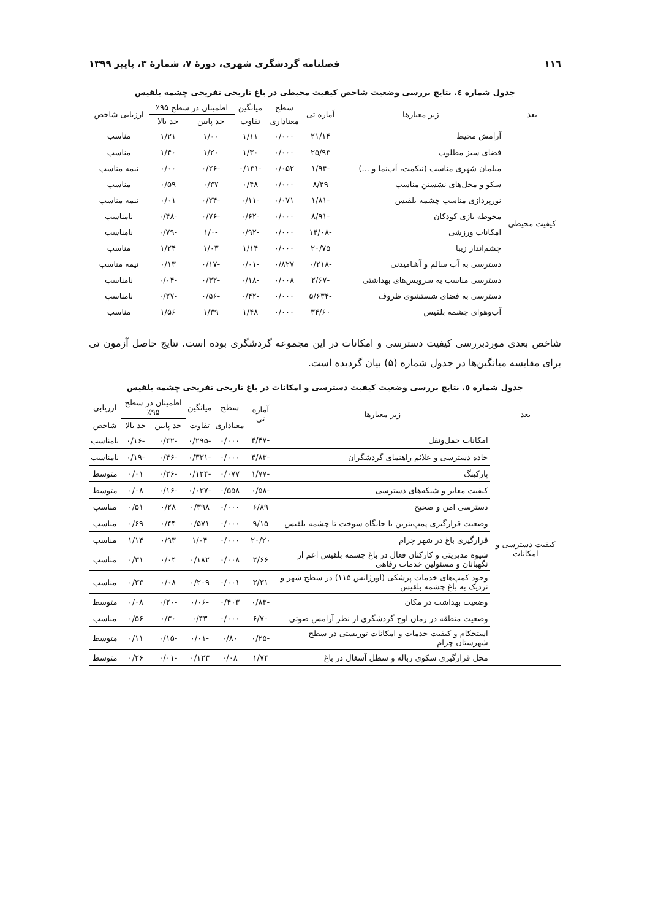۱۱٦ فصلنامه گردشگری شهری، دورهٔ ۷، شمارهٔ ۳، پاییز ۱۳۹۹
جدول شماره ٤. نتایج بررسی وضعیت شاخص کیفیت محیطی در باغ تاریخی تفریحی چشمه بلقیس
| بعد | زیر معیارها | آماره تی | سطح | میانگین | اطمینان در سطح ۹۵٪ | | ارزیابی شاخص |
| --- | --- | --- | --- | --- | --- | --- | --- |
| | | | معناداری | تفاوت | حد پایین | حد بالا | |
| کیفیت محیطی | آرامش محیط | ۲۱/۱۴ | ۰/۰۰۰ | ۱/۱۱ | ۱/۰۰ | ۱/۲۱ | مناسب |
| | فضای سبز مطلوب | ۲۵/۹۳ | ۰/۰۰۰ | ۱/۳۰ | ۱/۲۰ | ۱/۴۰ | مناسب |
| | مبلمان شهری مناسب (نیکمت، آب‌نما و ...) | -۱/۹۴ | ۰/۰۵۲ | -۰/۱۳۱ | -۰/۲۶ | ۰/۰۰ | نیمه مناسب |
| | سکو و محل‌های نشستن مناسب | ۸/۴۹ | ۰/۰۰۰ | ۰/۴۸ | ۰/۳۷ | ۰/۵۹ | مناسب |
| | نورپردازی مناسب چشمه بلقیس | -۱/۸۱ | ۰/۰۷۱ | -۰/۱۱ | -۰/۲۴ | ۰/۰۱ | نیمه مناسب |
| | محوطه بازی کودکان | -۸/۹۱ | ۰/۰۰۰ | -۰/۶۲ | -۰/۷۶ | -۰/۴۸ | نامناسب |
| | امکانات ورزشی | -۱۴/۰۸ | ۰/۰۰۰ | -۰/۹۲ | -۱/۰ | -۰/۷۹ | نامناسب |
| | چشم‌انداز زیبا | ۲۰/۷۵ | ۰/۰۰۰ | ۱/۱۴ | ۱/۰۳ | ۱/۲۴ | مناسب |
| | دسترسی به آب سالم و آشامیدنی | -۰/۲۱۸ | ۰/۸۲۷ | -۰/۰۱ | -۰/۱۷ | ۰/۱۳ | نیمه مناسب |
| | دسترسی مناسب به سرویس‌های بهداشتی | -۲/۶۷ | ۰/۰۰۸ | -۰/۱۸ | -۰/۳۲ | -۰/۰۴ | نامناسب |
| | دسترسی به فضای شستشوی ظروف | -۵/۶۳۴ | ۰/۰۰۰ | -۰/۴۲ | -۰/۵۶ | -۰/۲۷ | نامناسب |
| | آب‌وهوای چشمه بلقیس | ۳۴/۶۰ | ۰/۰۰۰ | ۱/۴۸ | ۱/۳۹ | ۱/۵۶ | مناسب |
شاخص بعدی موردبررسی کیفیت دسترسی و امکانات در این مجموعه گردشگری بوده است. نتایج حاصل آزمون تی برای مقایسه میانگین‌ها در جدول شماره (۵) بیان گردیده است.
جدول شماره ٥. نتایج بررسی وضعیت کیفیت دسترسی و امکانات در باغ تاریخی تفریحی چشمه بلقیس
| بعد | زیر معیارها | آماره تی | سطح | میانگین | اطمینان در سطح ۹۵٪ | | ارزیابی |
| --- | --- | --- | --- | --- | --- | --- | --- |
| | | | معناداری | تفاوت | حد پایین | حد بالا | شاخص |
| کیفیت دسترسی و امکانات | امکانات حمل‌ونقل | -۴/۴۷ | ۰/۰۰۰ | -۰/۲۹۵ | -۰/۴۲ | -۰/۱۶ | نامناسب |
| | جاده دسترسی و علائم راهنمای گردشگران | -۴/۸۳ | ۰/۰۰۰ | -۰/۳۳۱ | -۰/۴۶ | -۰/۱۹ | نامناسب |
| | پارکینگ | -۱/۷۷ | ۰/۰۷۷ | -۰/۱۲۴ | -۰/۲۶ | ۰/۰۱ | متوسط |
| | کیفیت معابر و شبکه‌های دسترسی | -۰/۵۸ | ۰/۵۵۸ | -۰/۰۳۷ | -۰/۱۶ | ۰/۰۸ | متوسط |
| | دسترسی امن و صحیح | ۶/۸۹ | ۰/۰۰۰ | ۰/۳۹۸ | ۰/۲۸ | ۰/۵۱ | مناسب |
| | وضعیت قرارگیری پمپ‌بنزین یا جایگاه سوخت تا چشمه بلقیس | ۹/۱۵ | ۰/۰۰۰ | ۰/۵۷۱ | ۰/۴۴ | ۰/۶۹ | مناسب |
| | قرارگیری باغ در شهر چرام | ۲۰/۲۰ | ۰/۰۰۰ | ۱/۰۴ | ۰/۹۳ | ۱/۱۴ | مناسب |
| | شیوه مدیریتی و کارکنان فعال در باغ چشمه بلقیس اعم از نگهبانان و مسئولین خدمات رفاهی | ۲/۶۶ | ۰/۰۰۸ | ۰/۱۸۲ | ۰/۰۴ | ۰/۳۱ | مناسب |
| | وجود کمپ‌های خدمات پزشکی (اورژانس ۱۱۵) در سطح شهر و نزدیک به باغ چشمه بلقیس | ۳/۳۱ | ۰/۰۰۱ | ۰/۲۰۹ | ۰/۰۸ | ۰/۳۳ | مناسب |
| | وضعیت بهداشت در مکان | -۰/۸۳ | ۰/۴۰۳ | -۰/۰۶ | -۰/۲۰ | ۰/۰۸ | متوسط |
| | وضعیت منطقه در زمان اوج گردشگری از نظر آرامش صوتی | ۶/۷۰ | ۰/۰۰۰ | ۰/۴۳ | ۰/۳۰ | ۰/۵۶ | مناسب |
| | استحکام و کیفیت خدمات و امکانات توریستی در سطح شهرستان چرام | -۰/۲۵ | ۰/۸۰ | -۰/۰۱ | -۰/۱۵ | ۰/۱۱ | متوسط |
| | محل قرارگیری سکوی زباله و سطل آشغال در باغ | ۱/۷۴ | ۰/۰۸ | ۰/۱۲۳ | -۰/۰۱ | ۰/۲۶ | متوسط |